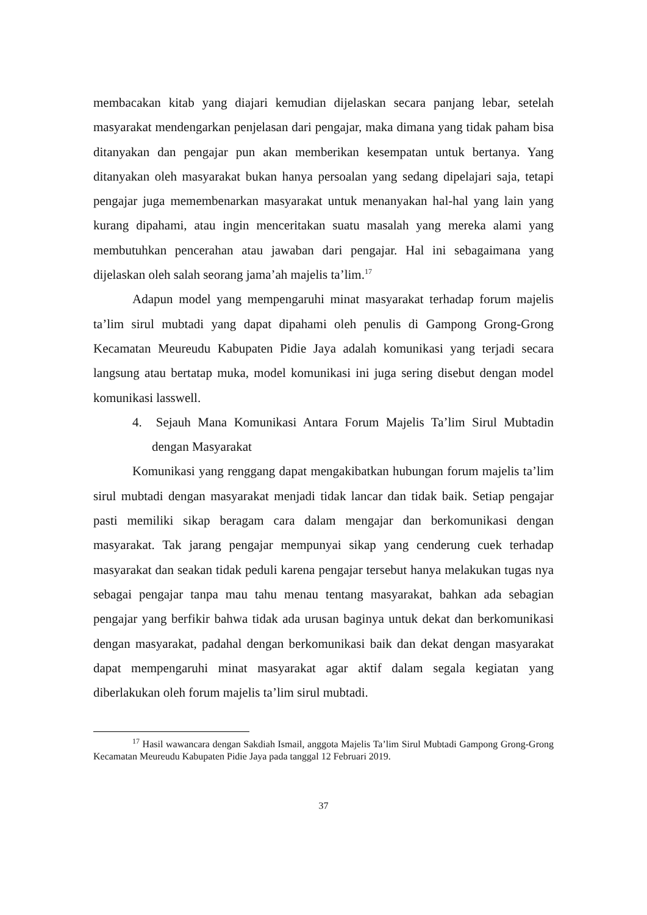membacakan kitab yang diajari kemudian dijelaskan secara panjang lebar, setelah masyarakat mendengarkan penjelasan dari pengajar, maka dimana yang tidak paham bisa ditanyakan dan pengajar pun akan memberikan kesempatan untuk bertanya. Yang ditanyakan oleh masyarakat bukan hanya persoalan yang sedang dipelajari saja, tetapi pengajar juga memembenarkan masyarakat untuk menanyakan hal-hal yang lain yang kurang dipahami, atau ingin menceritakan suatu masalah yang mereka alami yang membutuhkan pencerahan atau jawaban dari pengajar. Hal ini sebagaimana yang dijelaskan oleh salah seorang jama’ah majelis ta’lim.<sup>17</sup>
Adapun model yang mempengaruhi minat masyarakat terhadap forum majelis ta’lim sirul mubtadi yang dapat dipahami oleh penulis di Gampong Grong-Grong Kecamatan Meureudu Kabupaten Pidie Jaya adalah komunikasi yang terjadi secara langsung atau bertatap muka, model komunikasi ini juga sering disebut dengan model komunikasi lasswell.
4. Sejauh Mana Komunikasi Antara Forum Majelis Ta’lim Sirul Mubtadin dengan Masyarakat
Komunikasi yang renggang dapat mengakibatkan hubungan forum majelis ta’lim sirul mubtadi dengan masyarakat menjadi tidak lancar dan tidak baik. Setiap pengajar pasti memiliki sikap beragam cara dalam mengajar dan berkomunikasi dengan masyarakat. Tak jarang pengajar mempunyai sikap yang cenderung cuek terhadap masyarakat dan seakan tidak peduli karena pengajar tersebut hanya melakukan tugas nya sebagai pengajar tanpa mau tahu menau tentang masyarakat, bahkan ada sebagian pengajar yang berfikir bahwa tidak ada urusan baginya untuk dekat dan berkomunikasi dengan masyarakat, padahal dengan berkomunikasi baik dan dekat dengan masyarakat dapat mempengaruhi minat masyarakat agar aktif dalam segala kegiatan yang diberlakukan oleh forum majelis ta’lim sirul mubtadi.
<sup>17</sup> Hasil wawancara dengan Sakdiah Ismail, anggota Majelis Ta’lim Sirul Mubtadi Gampong Grong-Grong Kecamatan Meureudu Kabupaten Pidie Jaya pada tanggal 12 Februari 2019.
37